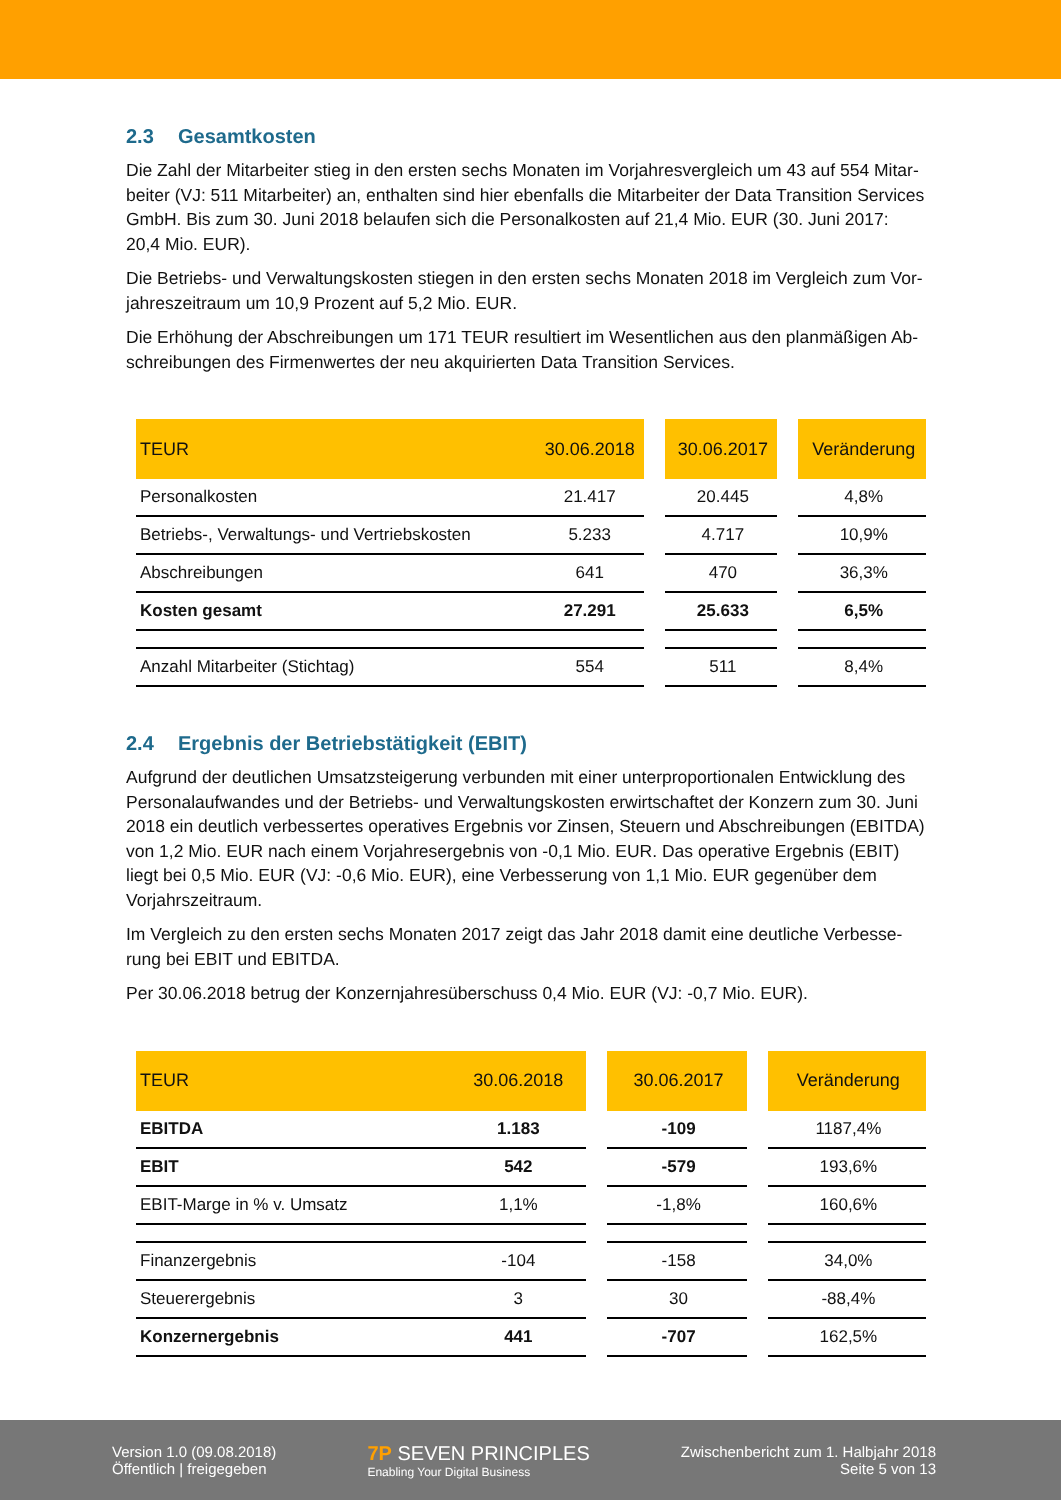2.3 Gesamtkosten
Die Zahl der Mitarbeiter stieg in den ersten sechs Monaten im Vorjahresvergleich um 43 auf 554 Mitar-beiter (VJ: 511 Mitarbeiter) an, enthalten sind hier ebenfalls die Mitarbeiter der Data Transition Services GmbH. Bis zum 30. Juni 2018 belaufen sich die Personalkosten auf 21,4 Mio. EUR (30. Juni 2017: 20,4 Mio. EUR).
Die Betriebs- und Verwaltungskosten stiegen in den ersten sechs Monaten 2018 im Vergleich zum Vor-jahreszeitraum um 10,9 Prozent auf 5,2 Mio. EUR.
Die Erhöhung der Abschreibungen um 171 TEUR resultiert im Wesentlichen aus den planmäßigen Ab-schreibungen des Firmenwertes der neu akquirierten Data Transition Services.
| TEUR | 30.06.2018 | | 30.06.2017 | | Veränderung |
| --- | --- | --- | --- | --- | --- |
| Personalkosten | 21.417 | | 20.445 | | 4,8% |
| Betriebs-, Verwaltungs- und Vertriebskosten | 5.233 | | 4.717 | | 10,9% |
| Abschreibungen | 641 | | 470 | | 36,3% |
| Kosten gesamt | 27.291 | | 25.633 | | 6,5% |
| Anzahl Mitarbeiter (Stichtag) | 554 | | 511 | | 8,4% |
2.4 Ergebnis der Betriebstätigkeit (EBIT)
Aufgrund der deutlichen Umsatzsteigerung verbunden mit einer unterproportionalen Entwicklung des Personalaufwandes und der Betriebs- und Verwaltungskosten erwirtschaftet der Konzern zum 30. Juni 2018 ein deutlich verbessertes operatives Ergebnis vor Zinsen, Steuern und Abschreibungen (EBITDA) von 1,2 Mio. EUR nach einem Vorjahresergebnis von -0,1 Mio. EUR. Das operative Ergebnis (EBIT) liegt bei 0,5 Mio. EUR (VJ: -0,6 Mio. EUR), eine Verbesserung von 1,1 Mio. EUR gegenüber dem Vorjahrszeitraum.
Im Vergleich zu den ersten sechs Monaten 2017 zeigt das Jahr 2018 damit eine deutliche Verbesse-rung bei EBIT und EBITDA.
Per 30.06.2018 betrug der Konzernjahresüberschuss 0,4 Mio. EUR (VJ: -0,7 Mio. EUR).
| TEUR | 30.06.2018 | | 30.06.2017 | | Veränderung |
| --- | --- | --- | --- | --- | --- |
| EBITDA | 1.183 | | -109 | | 1187,4% |
| EBIT | 542 | | -579 | | 193,6% |
| EBIT-Marge in % v. Umsatz | 1,1% | | -1,8% | | 160,6% |
| Finanzergebnis | -104 | | -158 | | 34,0% |
| Steuerergebnis | 3 | | 30 | | -88,4% |
| Konzernergebnis | 441 | | -707 | | 162,5% |
Version 1.0 (09.08.2018)
Öffentlich | freigegeben
7P SEVEN PRINCIPLES
Enabling Your Digital Business
Zwischenbericht zum 1. Halbjahr 2018
Seite 5 von 13